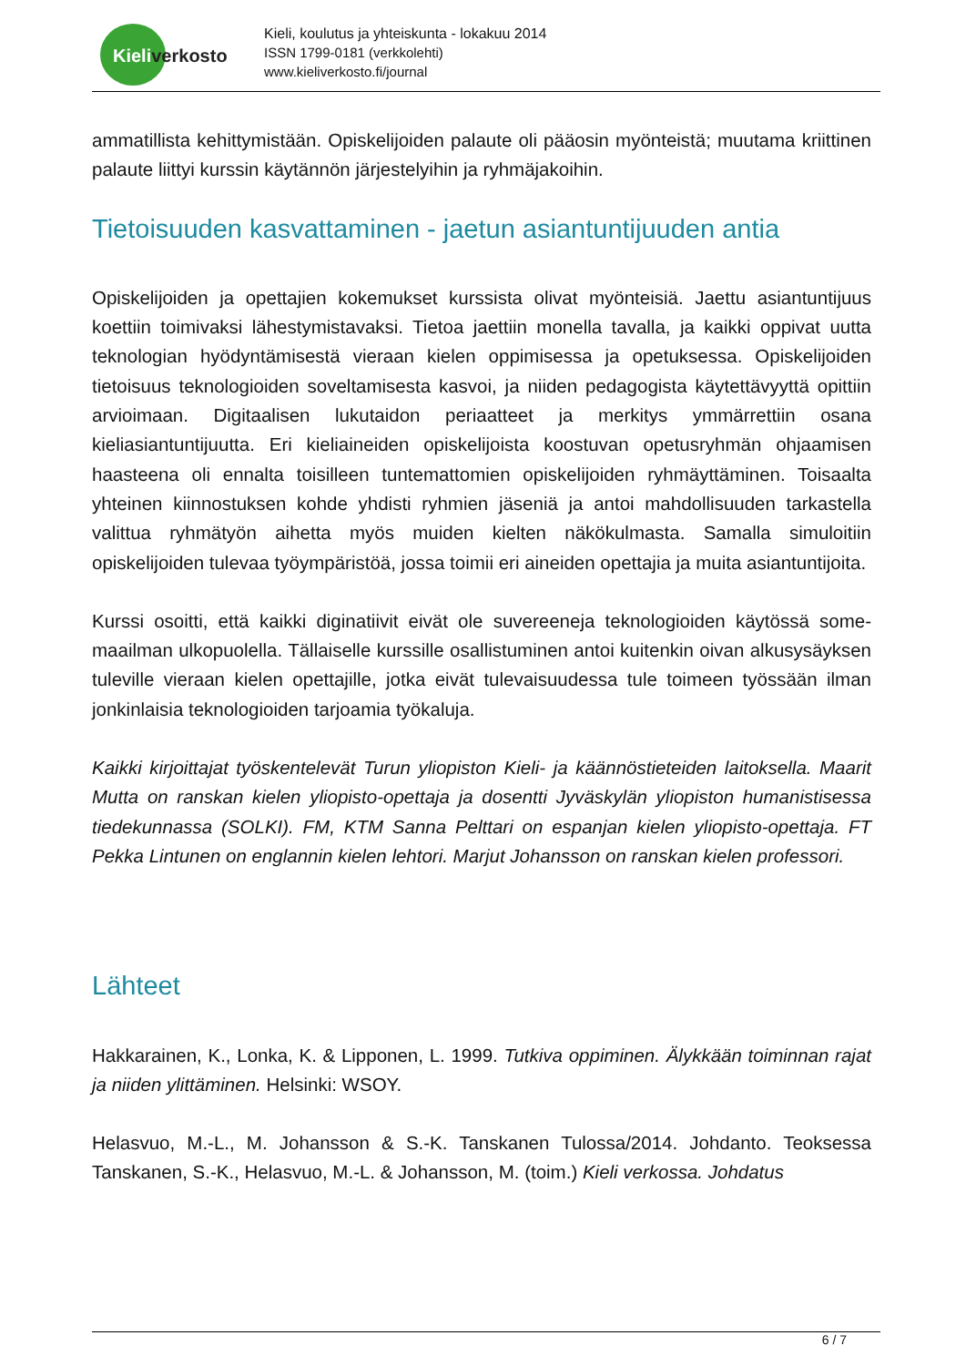Kieliverkosto
Kieli, koulutus ja yhteiskunta - lokakuu 2014
ISSN 1799-0181 (verkkolehti)
www.kieliverkosto.fi/journal
ammatillista kehittymistään. Opiskelijoiden palaute oli pääosin myönteistä; muutama kriittinen palaute liittyi kurssin käytännön järjestelyihin ja ryhmäjakoihin.
Tietoisuuden kasvattaminen - jaetun asiantuntijuuden antia
Opiskelijoiden ja opettajien kokemukset kurssista olivat myönteisiä. Jaettu asiantuntijuus koettiin toimivaksi lähestymistavaksi. Tietoa jaettiin monella tavalla, ja kaikki oppivat uutta teknologian hyödyntämisestä vieraan kielen oppimisessa ja opetuksessa. Opiskelijoiden tietoisuus teknologioiden soveltamisesta kasvoi, ja niiden pedagogista käytettävyyttä opittiin arvioimaan. Digitaalisen lukutaidon periaatteet ja merkitys ymmärrettiin osana kieliasiantuntijuutta. Eri kieliaineiden opiskelijoista koostuvan opetusryhmän ohjaamisen haasteena oli ennalta toisilleen tuntemattomien opiskelijoiden ryhmäyttäminen. Toisaalta yhteinen kiinnostuksen kohde yhdisti ryhmien jäseniä ja antoi mahdollisuuden tarkastella valittua ryhmätyön aihetta myös muiden kielten näkökulmasta. Samalla simuloitiin opiskelijoiden tulevaa työympäristöä, jossa toimii eri aineiden opettajia ja muita asiantuntijoita.
Kurssi osoitti, että kaikki diginatiivit eivät ole suvereeneja teknologioiden käytössä some-maailman ulkopuolella. Tällaiselle kurssille osallistuminen antoi kuitenkin oivan alkusysäyksen tuleville vieraan kielen opettajille, jotka eivät tulevaisuudessa tule toimeen työssään ilman jonkinlaisia teknologioiden tarjoamia työkaluja.
Kaikki kirjoittajat työskentelevät Turun yliopiston Kieli- ja käännöstieteiden laitoksella. Maarit Mutta on ranskan kielen yliopisto-opettaja ja dosentti Jyväskylän yliopiston humanistisessa tiedekunnassa (SOLKI). FM, KTM Sanna Pelttari on espanjan kielen yliopisto-opettaja. FT Pekka Lintunen on englannin kielen lehtori. Marjut Johansson on ranskan kielen professori.
Lähteet
Hakkarainen, K., Lonka, K. & Lipponen, L. 1999. Tutkiva oppiminen. Älykkään toiminnan rajat ja niiden ylittäminen. Helsinki: WSOY.
Helasvuo, M.-L., M. Johansson & S.-K. Tanskanen Tulossa/2014. Johdanto. Teoksessa Tanskanen, S.-K., Helasvuo, M.-L. & Johansson, M. (toim.) Kieli verkossa. Johdatus
6 / 7